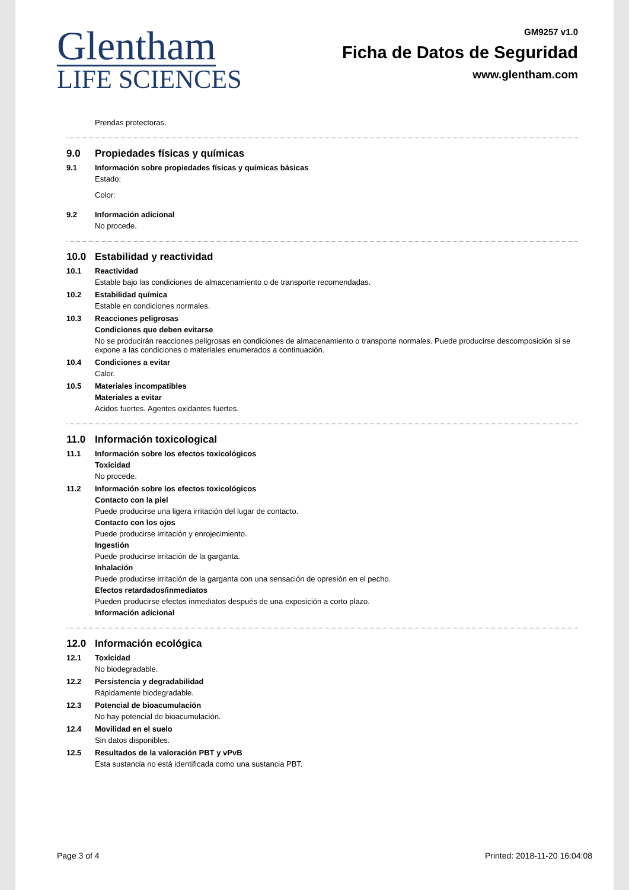Glentham
LIFE SCIENCES
GM9257 v1.0
Ficha de Datos de Seguridad
www.glentham.com
Prendas protectoras.
9.0 Propiedades físicas y químicas
9.1 Información sobre propiedades físicas y químicas básicas
Estado:
Color:
9.2 Información adicional
No procede.
10.0 Estabilidad y reactividad
10.1 Reactividad
Estable bajo las condiciones de almacenamiento o de transporte recomendadas.
10.2 Estabilidad química
Estable en condiciones normales.
10.3 Reacciones peligrosas
Condiciones que deben evitarse
No se producirán reacciones peligrosas en condiciones de almacenamiento o transporte normales. Puede producirse descomposición si se expone a las condiciones o materiales enumerados a continuación.
10.4 Condiciones a evitar
Calor.
10.5 Materiales incompatibles
Materiales a evitar
Acidos fuertes. Agentes oxidantes fuertes.
11.0 Información toxicological
11.1 Información sobre los efectos toxicológicos
Toxicidad
No procede.
11.2 Información sobre los efectos toxicológicos
Contacto con la piel
Puede producirse una ligera irritación del lugar de contacto.
Contacto con los ojos
Puede producirse irritación y enrojecimiento.
Ingestión
Puede producirse irritación de la garganta.
Inhalación
Puede producirse irritación de la garganta con una sensación de opresión en el pecho.
Efectos retardados/inmediatos
Pueden producirse efectos inmediatos después de una exposición a corto plazo.
Información adicional
12.0 Información ecológica
12.1 Toxicidad
No biodegradable.
12.2 Persistencia y degradabilidad
Rápidamente biodegradable.
12.3 Potencial de bioacumulación
No hay potencial de bioacumulación.
12.4 Movilidad en el suelo
Sin datos disponibles.
12.5 Resultados de la valoración PBT y vPvB
Esta sustancia no está identificada como una sustancia PBT.
Page 3 of 4 Printed: 2018-11-20 16:04:08